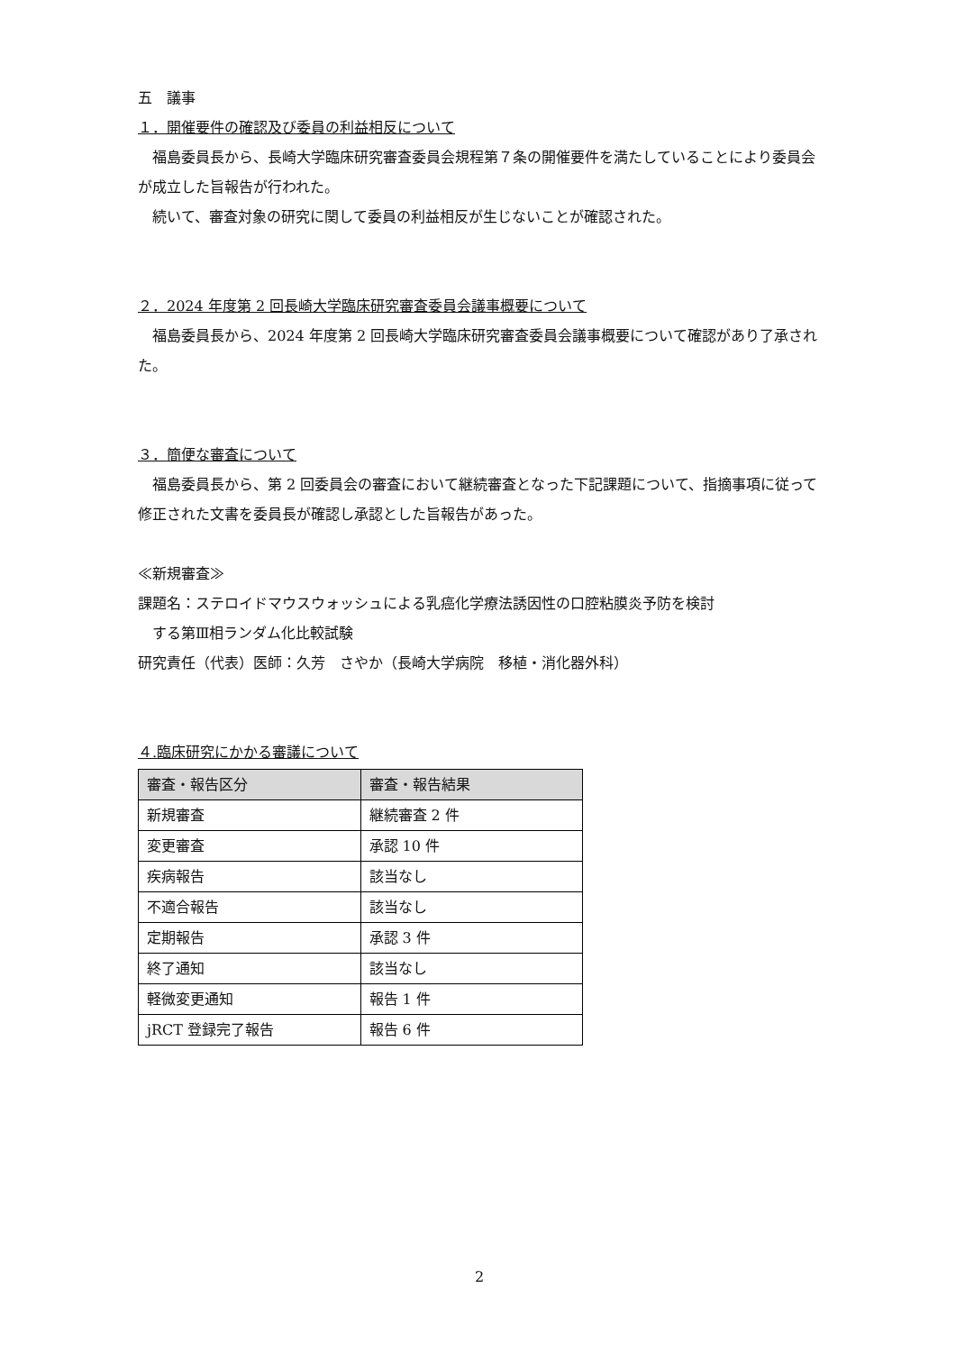五　議事
１．開催要件の確認及び委員の利益相反について
福島委員長から、長崎大学臨床研究審査委員会規程第７条の開催要件を満たしていることにより委員会が成立した旨報告が行われた。
続いて、審査対象の研究に関して委員の利益相反が生じないことが確認された。
２．2024 年度第 2 回長崎大学臨床研究審査委員会議事概要について
福島委員長から、2024 年度第 2 回長崎大学臨床研究審査委員会議事概要について確認があり了承された。
３．簡便な審査について
福島委員長から、第 2 回委員会の審査において継続審査となった下記課題について、指摘事項に従って修正された文書を委員長が確認し承認とした旨報告があった。
≪新規審査≫
課題名：ステロイドマウスウォッシュによる乳癌化学療法誘因性の口腔粘膜炎予防を検討
　する第Ⅲ相ランダム化比較試験
研究責任（代表）医師：久芳　さやか（長崎大学病院　移植・消化器外科）
４.臨床研究にかかる審議について
| 審査・報告区分 | 審査・報告結果 |
| 新規審査 | 継続審査 2 件 |
| 変更審査 | 承認 10 件 |
| 疾病報告 | 該当なし |
| 不適合報告 | 該当なし |
| 定期報告 | 承認 3 件 |
| 終了通知 | 該当なし |
| 軽微変更通知 | 報告 1 件 |
| jRCT 登録完了報告 | 報告 6 件 |
2